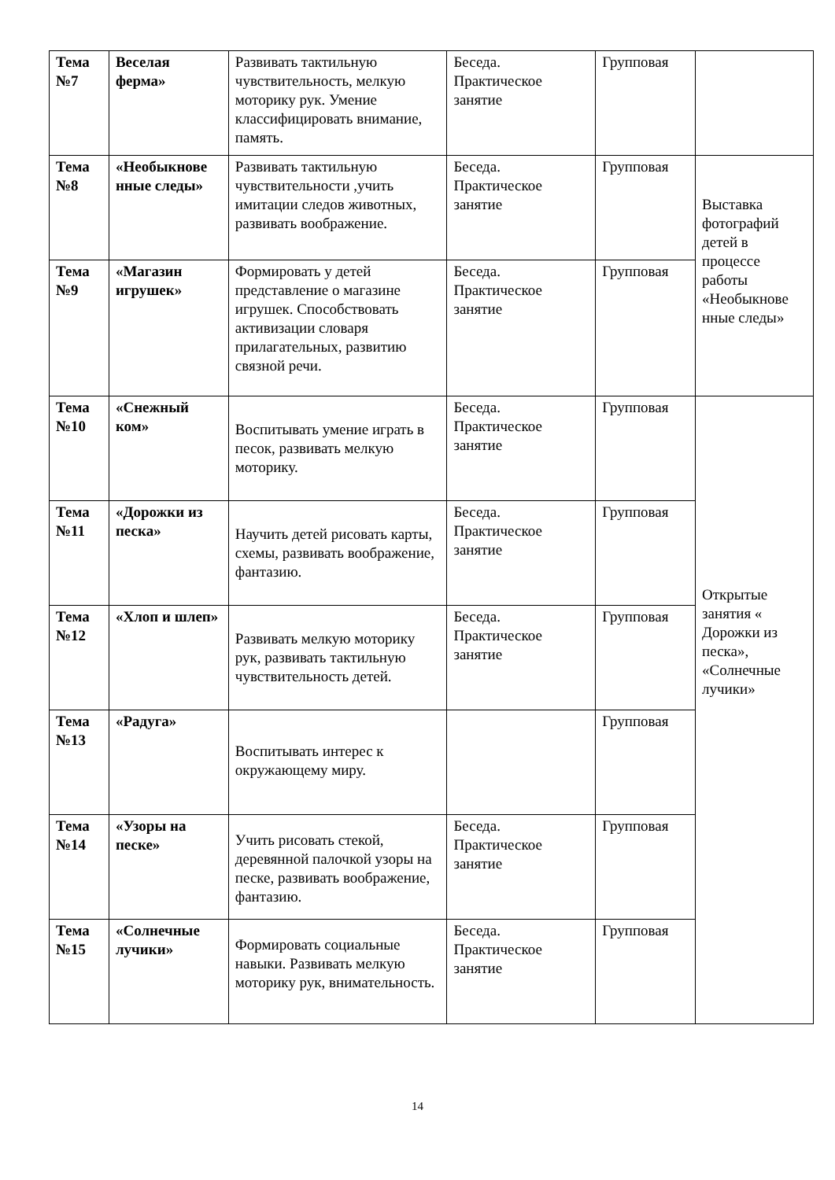| Тема №7 | Веселая ферма» | Развивать тактильную чувствительность, мелкую моторику рук. Умение классифицировать внимание, память. | Беседа. Практическое занятие | Групповая | |
| Тема №8 | «Необыкнове нные следы» | Развивать тактильную чувствительности ,учить имитации следов животных, развивать воображение. | Беседа. Практическое занятие | Групповая | Выставка фотографий детей в процессе работы «Необыкнове нные следы» |
| Тема №9 | «Магазин игрушек» | Формировать у детей представление о магазине игрушек. Способствовать активизации словаря прилагательных, развитию связной речи. | Беседа. Практическое занятие | Групповая | |
| Тема №10 | «Снежный ком» | Воспитывать умение играть в песок, развивать мелкую моторику. | Беседа. Практическое занятие | Групповая | Открытые занятия « Дорожки из песка», «Солнечные лучики» |
| Тема №11 | «Дорожки из песка» | Научить детей рисовать карты, схемы, развивать воображение, фантазию. | Беседа. Практическое занятие | Групповая | |
| Тема №12 | «Хлоп и шлеп» | Развивать мелкую моторику рук, развивать тактильную чувствительность детей. | Беседа. Практическое занятие | Групповая | |
| Тема №13 | «Радуга» | Воспитывать интерес к окружающему миру. | | Групповая | |
| Тема №14 | «Узоры на песке» | Учить рисовать стекой, деревянной палочкой узоры на песке, развивать воображение, фантазию. | Беседа. Практическое занятие | Групповая | |
| Тема №15 | «Солнечные лучики» | Формировать социальные навыки. Развивать мелкую моторику рук, внимательность. | Беседа. Практическое занятие | Групповая | |
14